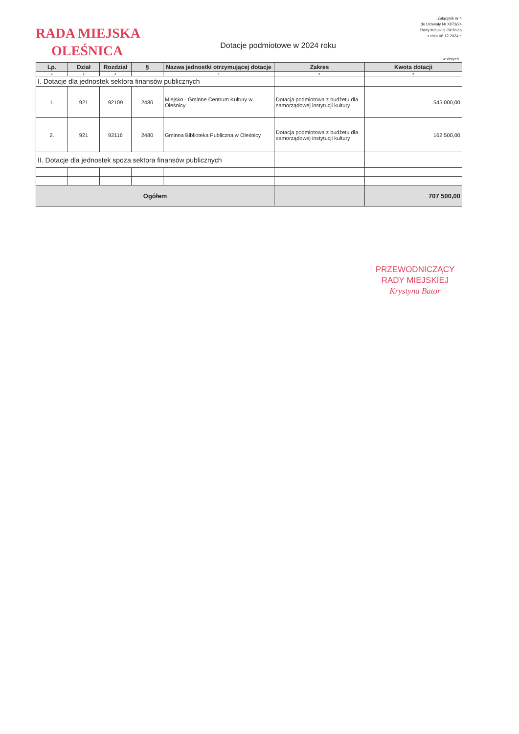RADA MIEJSKA
OLEŚNICA
Załącznik nr 4
do Uchwały Nr XI/73/24
Rady Miejskiej Oleśnica
z dnia 06.12.2024 r.
Dotacje podmiotowe w 2024 roku
w złotych
| Lp. | Dział | Rozdział | § | Nazwa jednostki otrzymującej dotacje | Zakres | Kwota dotacji |
| --- | --- | --- | --- | --- | --- | --- |
| 1 | 2 | 3 | | 4 | 5 | 6 |
| I. Dotacje dla jednostek sektora finansów publicznych | | | | | | |
| 1. | 921 | 92109 | 2480 | Miejsko - Gminne Centrum Kultury w Oleśnicy | Dotacja podmiotowa z budżetu dla samorządowej instytucji kultury | 545 000,00 |
| 2. | 921 | 92116 | 2480 | Gminna Biblioteka Publiczna w Oleśnicy | Dotacja podmiotowa z budżetu dla samorządowej instytucji kultury | 162 500,00 |
| II. Dotacje dla jednostek spoza sektora finansów publicznych | | | | | | |
| Ogółem | | | | | | 707 500,00 |
PRZEWODNICZĄCY
RADY MIEJSKIEJ
Krystyna Bator